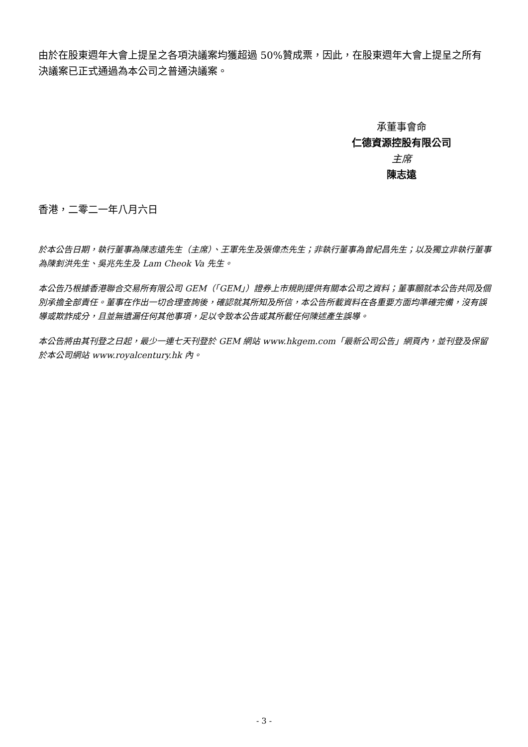由於在股東週年大會上提呈之各項決議案均獲超過 50%贊成票，因此，在股東週年大會上提呈之所有決議案已正式通過為本公司之普通決議案。
承董事會命
仁德資源控股有限公司
主席
陳志遠
香港，二零二一年八月六日
於本公告日期，執行董事為陳志遠先生（主席）、王軍先生及張偉杰先生；非執行董事為曾紀昌先生；以及獨立非執行董事為陳釗洪先生、吳兆先生及 Lam Cheok Va 先生。
本公告乃根據香港聯合交易所有限公司 GEM（「GEM」）證券上市規則提供有關本公司之資料；董事願就本公告共同及個別承擔全部責任。董事在作出一切合理查詢後，確認就其所知及所信，本公告所載資料在各重要方面均準確完備，沒有誤導或欺詐成分，且並無遺漏任何其他事項，足以令致本公告或其所載任何陳述產生誤導。
本公告將由其刊登之日起，最少一連七天刊登於 GEM 網站 www.hkgem.com「最新公司公告」網頁內，並刊登及保留於本公司網站 www.royalcentury.hk 內。
- 3 -